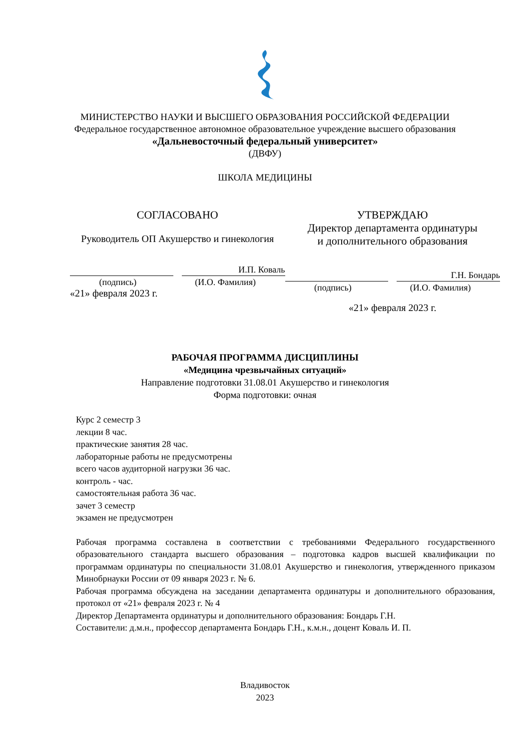МИНИСТЕРСТВО НАУКИ И ВЫСШЕГО ОБРАЗОВАНИЯ РОССИЙСКОЙ ФЕДЕРАЦИИ
Федеральное государственное автономное образовательное учреждение высшего образования
«Дальневосточный федеральный университет»
(ДВФУ)
ШКОЛА МЕДИЦИНЫ
СОГЛАСОВАНО
Руководитель ОП Акушерство и гинекология
И.П. Коваль
(подпись) (И.О. Фамилия)
«21» февраля 2023 г.
УТВЕРЖДАЮ
Директор департамента ординатуры
и дополнительного образования
Г.Н. Бондарь
(подпись) (И.О. Фамилия)
«21» февраля 2023 г.
РАБОЧАЯ ПРОГРАММА ДИСЦИПЛИНЫ
«Медицина чрезвычайных ситуаций»
Направление подготовки 31.08.01 Акушерство и гинекология
Форма подготовки: очная
Курс 2 семестр 3
лекции 8 час.
практические занятия 28 час.
лабораторные работы не предусмотрены
всего часов аудиторной нагрузки 36 час.
контроль - час.
самостоятельная работа 36 час.
зачет 3 семестр
экзамен не предусмотрен
Рабочая программа составлена в соответствии с требованиями Федерального государственного образовательного стандарта высшего образования – подготовка кадров высшей квалификации по программам ординатуры по специальности 31.08.01 Акушерство и гинекология, утвержденного приказом Минобрнауки России от 09 января 2023 г. № 6.
Рабочая программа обсуждена на заседании департамента ординатуры и дополнительного образования, протокол от «21» февраля 2023 г. № 4
Директор Департамента ординатуры и дополнительного образования: Бондарь Г.Н.
Составители: д.м.н., профессор департамента Бондарь Г.Н., к.м.н., доцент Коваль И. П.
Владивосток
2023